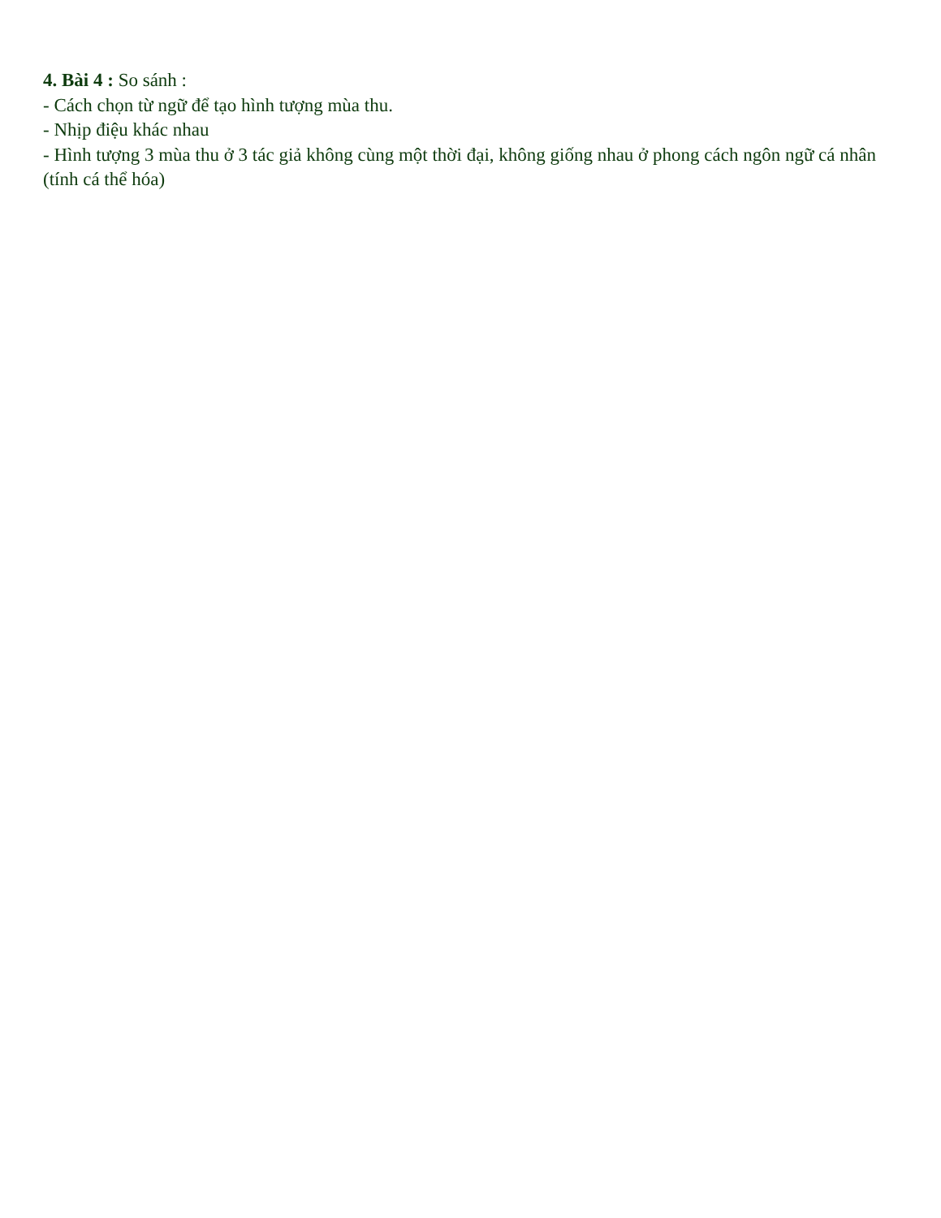4. Bài 4 : So sánh :
- Cách chọn từ ngữ để tạo hình tượng mùa thu.
- Nhịp điệu khác nhau
- Hình tượng 3 mùa thu ở 3 tác giả không cùng một thời đại, không giống nhau ở phong cách ngôn ngữ cá nhân (tính cá thể hóa)